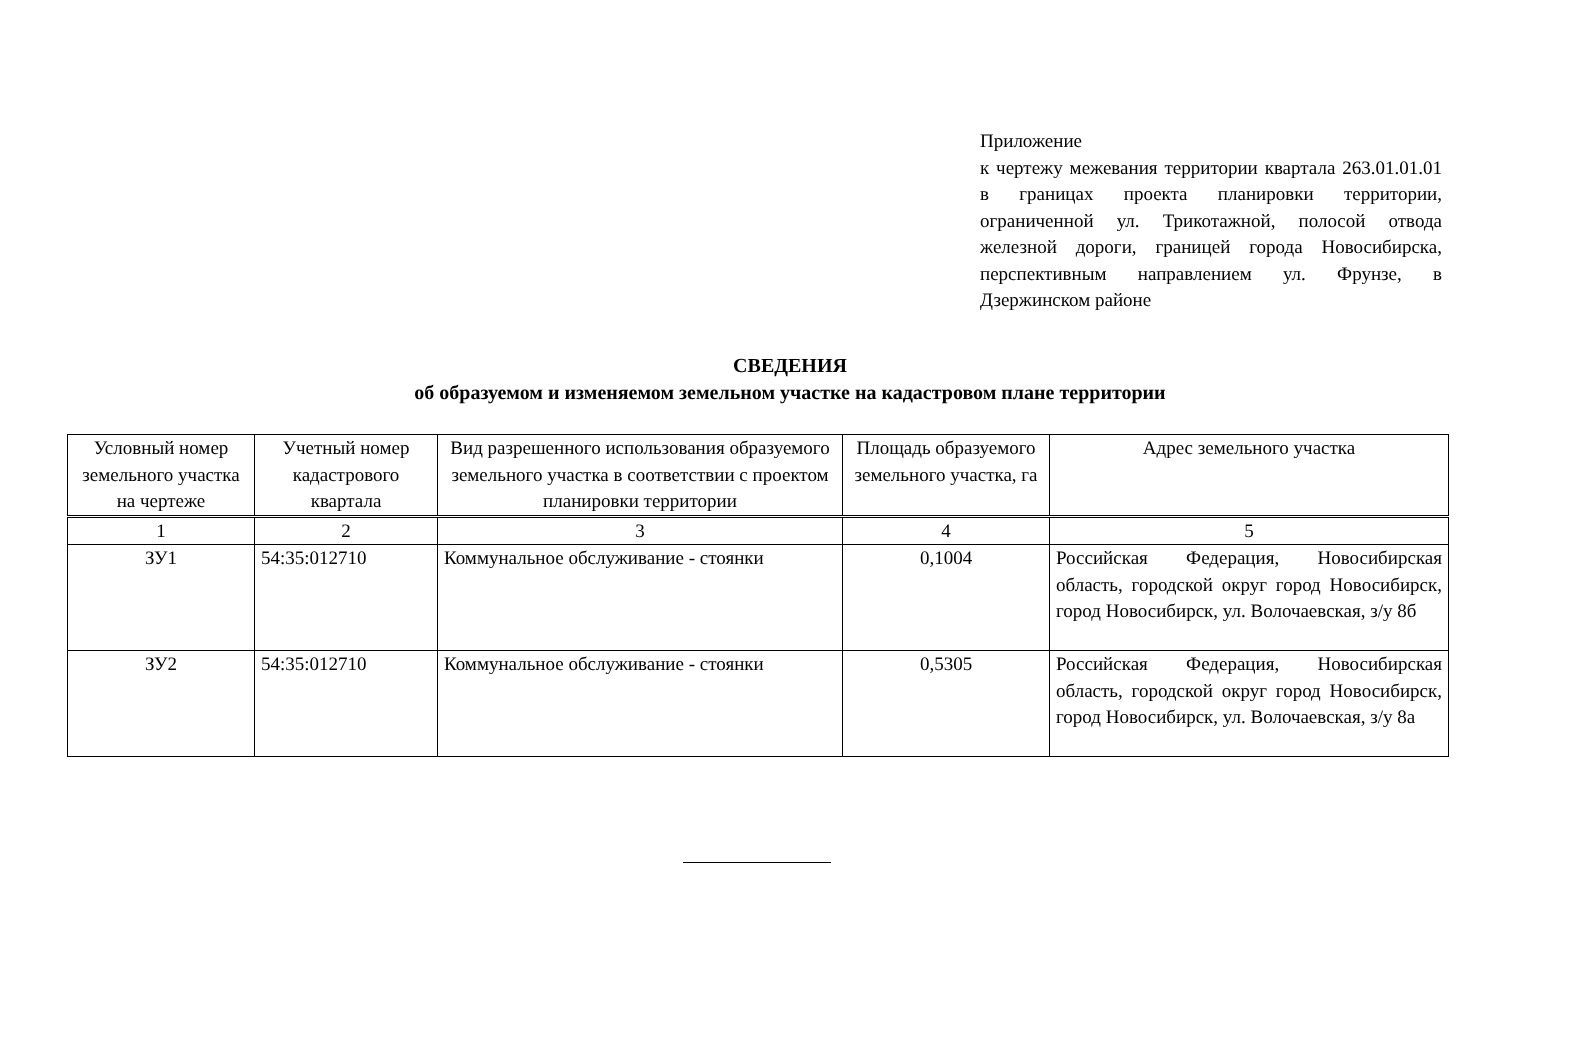Приложение
к чертежу межевания территории квартала 263.01.01.01 в границах проекта планировки территории, ограниченной ул. Трикотажной, полосой отвода железной дороги, границей города Новосибирска, перспективным направлением ул. Фрунзе, в Дзержинском районе
СВЕДЕНИЯ
об образуемом и изменяемом земельном участке на кадастровом плане территории
| Условный номер земельного участка на чертеже | Учетный номер кадастрового квартала | Вид разрешенного использования образуемого земельного участка в соответствии с проектом планировки территории | Площадь образуемого земельного участка, га | Адрес земельного участка |
| --- | --- | --- | --- | --- |
| 1 | 2 | 3 | 4 | 5 |
| ЗУ1 | 54:35:012710 | Коммунальное обслуживание - стоянки | 0,1004 | Российская Федерация, Новосибирская область, городской округ город Новосибирск, город Новосибирск, ул. Волочаевская, з/у 8б |
| ЗУ2 | 54:35:012710 | Коммунальное обслуживание - стоянки | 0,5305 | Российская Федерация, Новосибирская область, городской округ город Новосибирск, город Новосибирск, ул. Волочаевская, з/у 8а |